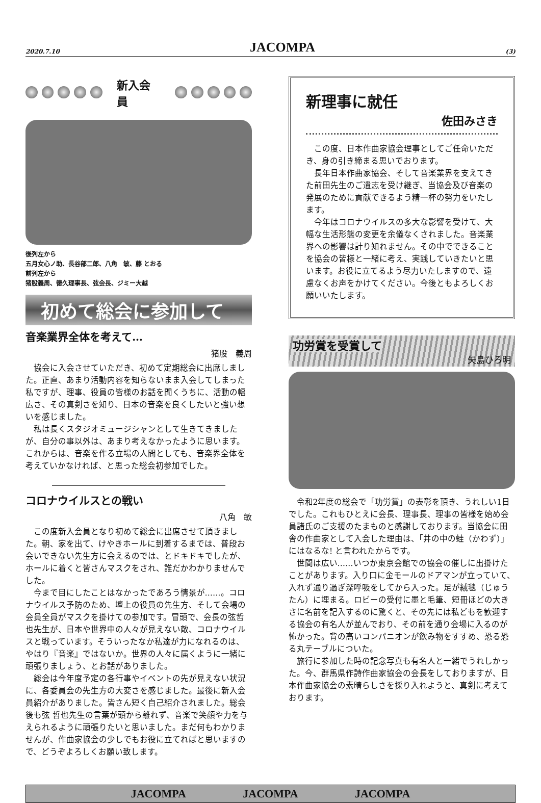2020.7.10 JACOMPA (3)
新入会員
後列左から
五月女心ノ助、長谷部二郎、八角　敏、藤 とおる
前列左から
猪股義周、徳久理事長、弦会長、ジミー大越
初めて総会に参加して
音楽業界全体を考えて…
猪股　義周
協会に入会させていただき、初めて定期総会に出席しました。正直、あまり活動内容を知らないまま入会してしまった私ですが、理事、役員の皆様のお話を聞くうちに、活動の幅広さ、その真剣さを知り、日本の音楽を良くしたいと強い想いを感じました。
私は長くスタジオミュージシャンとして生きてきましたが、自分の事以外は、あまり考えなかったように思います。これからは、音楽を作る立場の人間としても、音楽界全体を考えていかなければ、と思った総会初参加でした。
コロナウイルスとの戦い
八角　敏
この度新入会員となり初めて総会に出席させて頂きました。朝、家を出て、けやきホールに到着するまでは、普段お会いできない先生方に会えるのでは、とドキドキでしたが、ホールに着くと皆さんマスクをされ、誰だかわかりませんでした。
今まで目にしたことはなかったであろう情景が……。コロナウイルス予防のため、壇上の役員の先生方、そして会場の会員全員がマスクを掛けての参加です。冒頭で、会長の弦哲也先生が、日本や世界中の人々が見えない敵、コロナウイルスと戦っています。そういったなか私達が力になれるのは、やはり『音楽』ではないか。世界の人々に届くように一緒に頑張りましょう、とお話がありました。
総会は今年度予定の各行事やイベントの先が見えない状況に、各委員会の先生方の大変さを感じました。最後に新入会員紹介がありました。皆さん短く自己紹介されました。総会後も弦 哲也先生の言葉が頭から離れず、音楽で笑顔や力を与えられるように頑張りたいと思いました。まだ何もわかりませんが、作曲家協会の少しでもお役に立てればと思いますので、どうぞよろしくお願い致します。
新理事に就任
佐田みさき
この度、日本作曲家協会理事としてご任命いただき、身の引き締まる思いでおります。
長年日本作曲家協会、そして音楽業界を支えてきた前田先生のご遺志を受け継ぎ、当協会及び音楽の発展のために貢献できるよう精一杯の努力をいたします。
今年はコロナウイルスの多大な影響を受けて、大幅な生活形態の変更を余儀なくされました。音楽業界への影響は計り知れません。その中でできることを協会の皆様と一緒に考え、実践していきたいと思います。お役に立てるよう尽力いたしますので、遠慮なくお声をかけてください。今後ともよろしくお願いいたします。
功労賞を受賞して
矢島ひろ明
令和2年度の総会で「功労賞」の表彰を頂き、うれしい1日でした。これもひとえに会長、理事長、理事の皆様を始め会員諸氏のご支援のたまものと感謝しております。当協会に田舎の作曲家として入会した理由は、「井の中の蛙（かわず）」にはなるな! と言われたからです。
世間は広い……いつか東京会館での協会の催しに出掛けたことがあります。入り口に金モールのドアマンが立っていて、入れず通り過ぎ深呼吸をしてから入った。足が絨毯（じゅうたん）に埋まる。ロビーの受付に墨と毛筆、短冊ほどの大きさに名前を記入するのに驚くと、その先には私どもを歓迎する協会の有名人が並んでおり、その前を通り会場に入るのが怖かった。背の高いコンパニオンが飲み物をすすめ、恐る恐る丸テーブルについた。
旅行に参加した時の記念写真も有名人と一緒でうれしかった。今、群馬県作詩作曲家協会の会長をしておりますが、日本作曲家協会の素晴らしさを採り入れようと、真剣に考えております。
JACOMPA JACOMPA JACOMPA